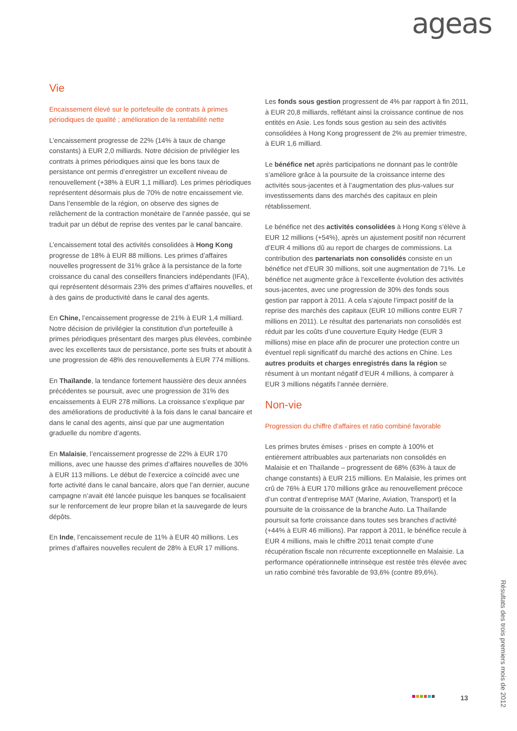ageas
Vie
Encaissement élevé sur le portefeuille de contrats à primes périodiques de qualité ; amélioration de la rentabilité nette
L’encaissement progresse de 22% (14% à taux de change constants) à EUR 2,0 milliards. Notre décision de privilégier les contrats à primes périodiques ainsi que les bons taux de persistance ont permis d’enregistrer un excellent niveau de renouvellement (+38% à EUR 1,1 milliard). Les primes périodiques représentent désormais plus de 70% de notre encaissement vie. Dans l’ensemble de la région, on observe des signes de relâchement de la contraction monétaire de l’année passée, qui se traduit par un début de reprise des ventes par le canal bancaire.
L’encaissement total des activités consolidées à Hong Kong progresse de 18% à EUR 88 millions. Les primes d’affaires nouvelles progressent de 31% grâce à la persistance de la forte croissance du canal des conseillers financiers indépendants (IFA), qui représentent désormais 23% des primes d’affaires nouvelles, et à des gains de productivité dans le canal des agents.
En Chine, l’encaissement progresse de 21% à EUR 1,4 milliard. Notre décision de privilégier la constitution d’un portefeuille à primes périodiques présentant des marges plus élevées, combinée avec les excellents taux de persistance, porte ses fruits et aboutit à une progression de 48% des renouvellements à EUR 774 millions.
En Thaïlande, la tendance fortement haussière des deux années précédentes se poursuit, avec une progression de 31% des encaissements à EUR 278 millions. La croissance s’explique par des améliorations de productivité à la fois dans le canal bancaire et dans le canal des agents, ainsi que par une augmentation graduelle du nombre d’agents.
En Malaisie, l’encaissement progresse de 22% à EUR 170 millions, avec une hausse des primes d’affaires nouvelles de 30% à EUR 113 millions. Le début de l’exercice a coïncidé avec une forte activité dans le canal bancaire, alors que l’an dernier, aucune campagne n’avait été lancée puisque les banques se focalisaient sur le renforcement de leur propre bilan et la sauvegarde de leurs dépôts.
En Inde, l’encaissement recule de 11% à EUR 40 millions. Les primes d’affaires nouvelles reculent de 28% à EUR 17 millions.
Les fonds sous gestion progressent de 4% par rapport à fin 2011, à EUR 20,8 milliards, reflétant ainsi la croissance continue de nos entités en Asie. Les fonds sous gestion au sein des activités consolidées à Hong Kong progressent de 2% au premier trimestre, à EUR 1,6 milliard.
Le bénéfice net après participations ne donnant pas le contrôle s’améliore grâce à la poursuite de la croissance interne des activités sous-jacentes et à l’augmentation des plus-values sur investissements dans des marchés des capitaux en plein rétablissement.
Le bénéfice net des activités consolidées à Hong Kong s’élève à EUR 12 millions (+54%), après un ajustement positif non récurrent d’EUR 4 millions dû au report de charges de commissions. La contribution des partenariats non consolidés consiste en un bénéfice net d’EUR 30 millions, soit une augmentation de 71%. Le bénéfice net augmente grâce à l’excellente évolution des activités sous-jacentes, avec une progression de 30% des fonds sous gestion par rapport à 2011. A cela s’ajoute l’impact positif de la reprise des marchés des capitaux (EUR 10 millions contre EUR 7 millions en 2011). Le résultat des partenariats non consolidés est réduit par les coûts d’une couverture Equity Hedge (EUR 3 millions) mise en place afin de procurer une protection contre un éventuel repli significatif du marché des actions en Chine. Les autres produits et charges enregistrés dans la région se résument à un montant négatif d’EUR 4 millions, à comparer à EUR 3 millions négatifs l’année dernière.
Non-vie
Progression du chiffre d'affaires et ratio combiné favorable
Les primes brutes émises - prises en compte à 100% et entièrement attribuables aux partenariats non consolidés en Malaisie et en Thaïlande – progressent de 68% (63% à taux de change constants) à EUR 215 millions. En Malaisie, les primes ont crû de 76% à EUR 170 millions grâce au renouvellement précoce d’un contrat d’entreprise MAT (Marine, Aviation, Transport) et la poursuite de la croissance de la branche Auto. La Thaïlande poursuit sa forte croissance dans toutes ses branches d’activité (+44% à EUR 46 millions). Par rapport à 2011, le bénéfice recule à EUR 4 millions, mais le chiffre 2011 tenait compte d’une récupération fiscale non récurrente exceptionnelle en Malaisie. La performance opérationnelle intrinsèque est restée très élevée avec un ratio combiné très favorable de 93,6% (contre 89,6%).
13
Résultats des trois premiers mois de 2012